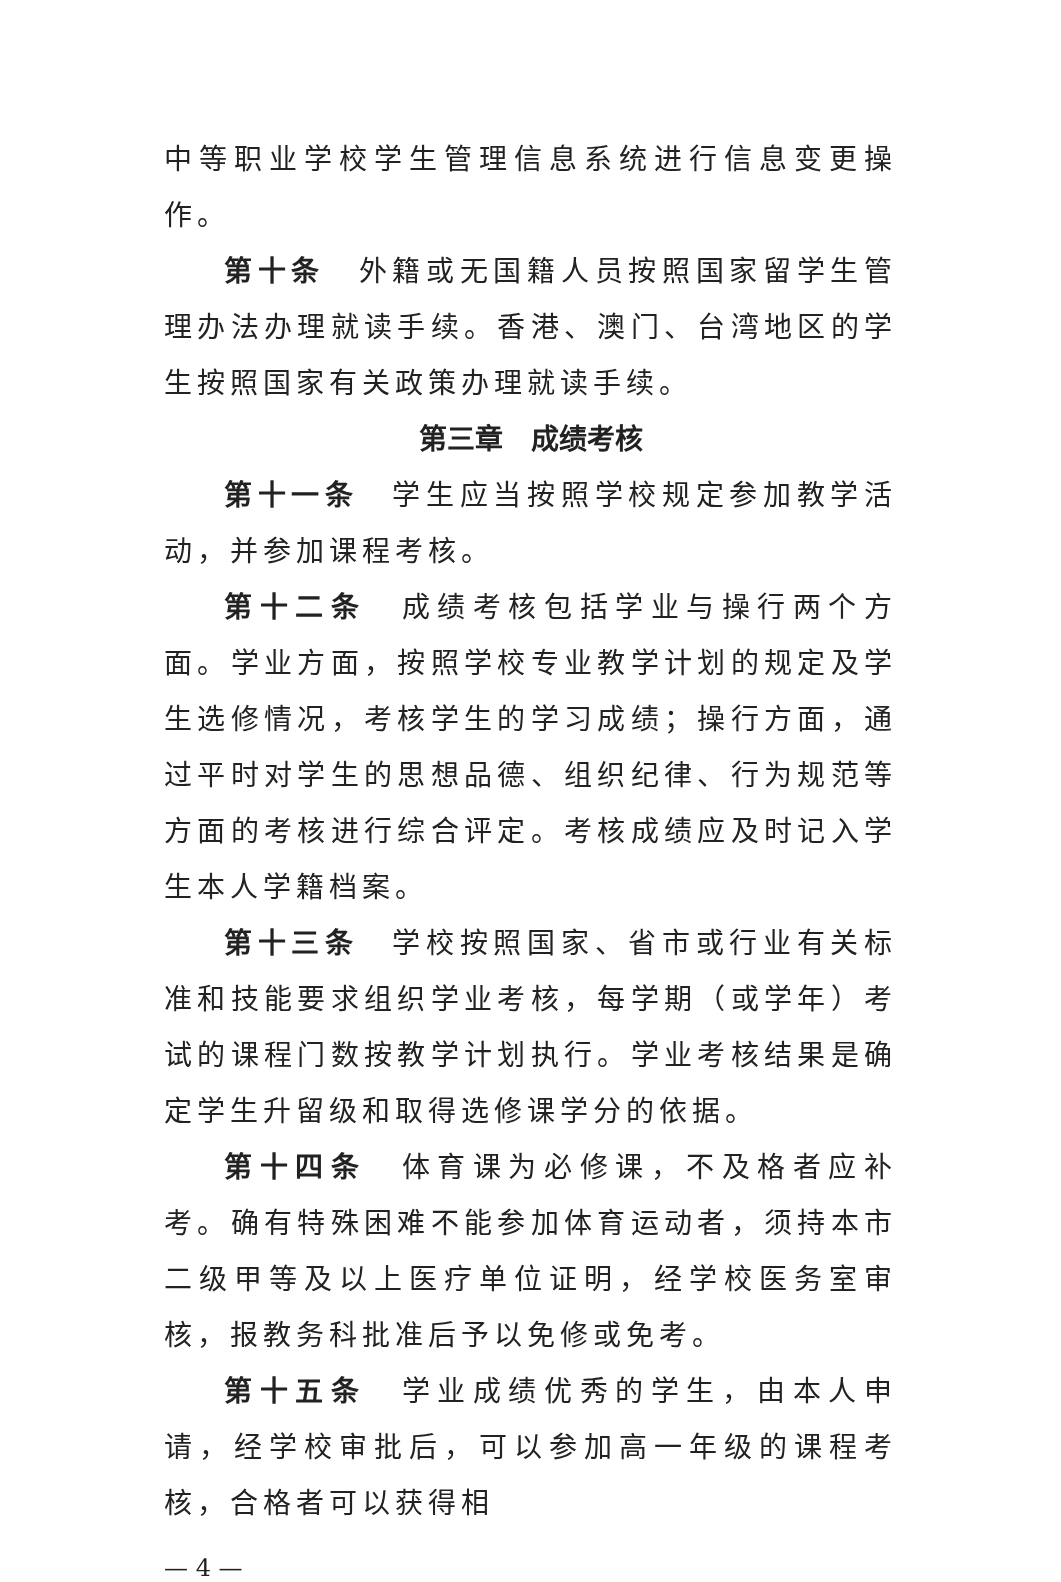中等职业学校学生管理信息系统进行信息变更操作。
第十条　外籍或无国籍人员按照国家留学生管理办法办理就读手续。香港、澳门、台湾地区的学生按照国家有关政策办理就读手续。
第三章　成绩考核
第十一条　学生应当按照学校规定参加教学活动，并参加课程考核。
第十二条　成绩考核包括学业与操行两个方面。学业方面，按照学校专业教学计划的规定及学生选修情况，考核学生的学习成绩；操行方面，通过平时对学生的思想品德、组织纪律、行为规范等方面的考核进行综合评定。考核成绩应及时记入学生本人学籍档案。
第十三条　学校按照国家、省市或行业有关标准和技能要求组织学业考核，每学期（或学年）考试的课程门数按教学计划执行。学业考核结果是确定学生升留级和取得选修课学分的依据。
第十四条　体育课为必修课，不及格者应补考。确有特殊困难不能参加体育运动者，须持本市二级甲等及以上医疗单位证明，经学校医务室审核，报教务科批准后予以免修或免考。
第十五条　学业成绩优秀的学生，由本人申请，经学校审批后，可以参加高一年级的课程考核，合格者可以获得相
— 4 —